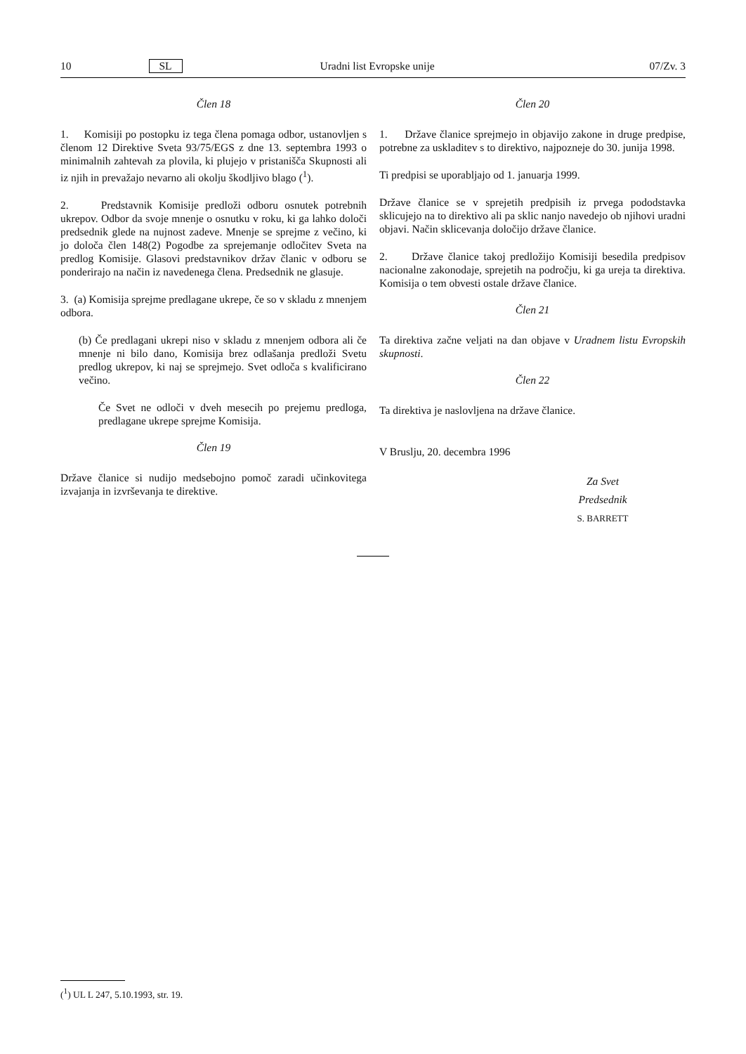10 SL Uradni list Evropske unije 07/Zv. 3
Člen 18
1. Komisiji po postopku iz tega člena pomaga odbor, ustanovljen s členom 12 Direktive Sveta 93/75/EGS z dne 13. septembra 1993 o minimalnih zahtevah za plovila, ki plujejo v pristanišča Skupnosti ali iz njih in prevažajo nevarno ali okolju škodljivo blago (<sup>1</sup>).
2. Predstavnik Komisije predloži odboru osnutek potrebnih ukrepov. Odbor da svoje mnenje o osnutku v roku, ki ga lahko določi predsednik glede na nujnost zadeve. Mnenje se sprejme z večino, ki jo določa člen 148(2) Pogodbe za sprejemanje odločitev Sveta na predlog Komisije. Glasovi predstavnikov držav članic v odboru se ponderirajo na način iz navedenega člena. Predsednik ne glasuje.
3. (a) Komisija sprejme predlagane ukrepe, če so v skladu z mnenjem odbora.
(b) Če predlagani ukrepi niso v skladu z mnenjem odbora ali če mnenje ni bilo dano, Komisija brez odlašanja predloži Svetu predlog ukrepov, ki naj se sprejmejo. Svet odloča s kvalificirano večino.
Če Svet ne odloči v dveh mesecih po prejemu predloga, predlagane ukrepe sprejme Komisija.
Člen 19
Države članice si nudijo medsebojno pomoč zaradi učinkovitega izvajanja in izvrševanja te direktive.
Člen 20
1. Države članice sprejmejo in objavijo zakone in druge predpise, potrebne za uskladitev s to direktivo, najpozneje do 30. junija 1998.
Ti predpisi se uporabljajo od 1. januarja 1999.
Države članice se v sprejetih predpisih iz prvega pododstavka sklicujejo na to direktivo ali pa sklic nanjo navedejo ob njihovi uradni objavi. Način sklicevanja določijo države članice.
2. Države članice takoj predložijo Komisiji besedila predpisov nacionalne zakonodaje, sprejetih na področju, ki ga ureja ta direktiva. Komisija o tem obvesti ostale države članice.
Člen 21
Ta direktiva začne veljati na dan objave v Uradnem listu Evropskih skupnosti.
Člen 22
Ta direktiva je naslovljena na države članice.
V Bruslju, 20. decembra 1996
Za Svet
Predsednik
S. BARRETT
(<sup>1</sup>) UL L 247, 5.10.1993, str. 19.